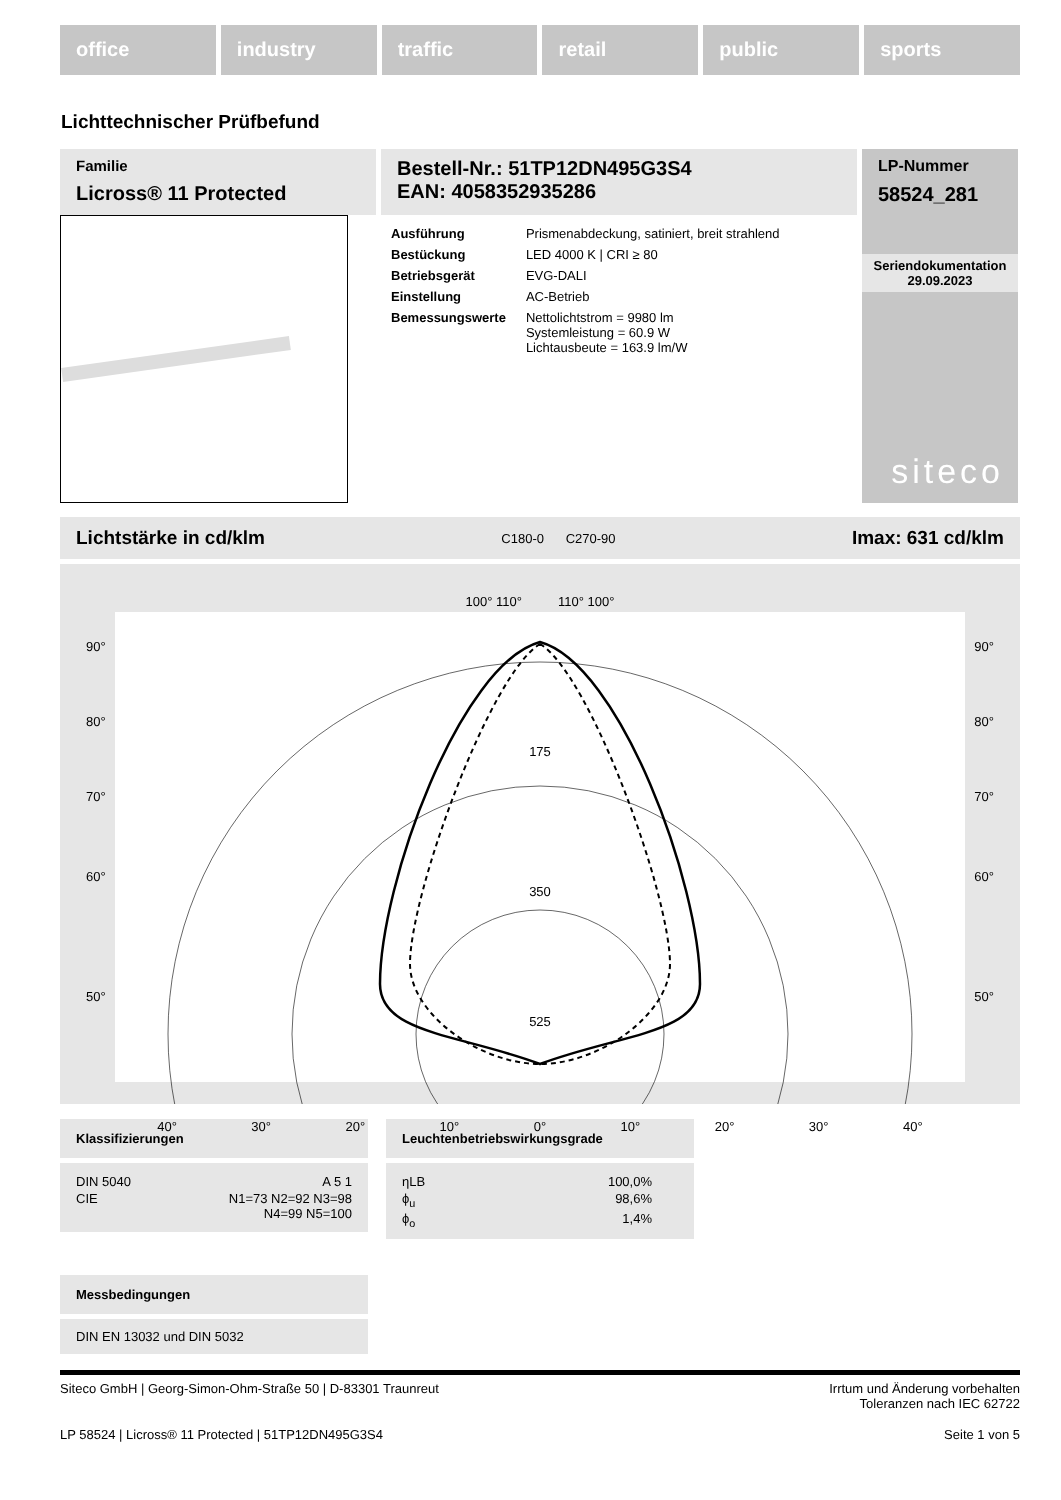office industry traffic retail public sports
Lichttechnischer Prüfbefund
Familie
Licross® 11 Protected
Bestell-Nr.: 51TP12DN495G3S4
EAN: 4058352935286
| Ausführung | Prismenabdeckung, satiniert, breit strahlend |
| Bestückung | LED 4000 K / CRI ≥ 80 |
| Betriebsgerät | EVG-DALI |
| Einstellung | AC-Betrieb |
| Bemessungswerte | Nettolichtstrom = 9980 lm Systemleistung = 60.9 W Lichtausbeute = 163.9 lm/W |
LP-Nummer
58524_281
Seriendokumentation
29.09.2023
siteco
Lichtstärke in cd/klm C180-0 C270-90 Imax: 631 cd/klm
100° 110° 110° 100°
90° 90°
80° 80°
70° 70°
175
60° 60°
350
50° 50°
525
40° 30° 20° 10° 0° 10° 20° 30° 40°
Klassifizierungen
| DIN 5040 | A 5 1 |
| CIE | N1=73 N2=92 N3=98 N4=99 N5=100 |
Leuchtenbetriebswirkungsgrade
| ηLB | 100,0% |
| ϕ<sub>u</sub> | 98,6% |
| ϕ<sub>o</sub> | 1,4% |
Messbedingungen
DIN EN 13032 und DIN 5032
Siteco GmbH | Georg-Simon-Ohm-Straße 50 | D-83301 Traunreut Irrtum und Änderung vorbehalten
Toleranzen nach IEC 62722
LP 58524 | Licross® 11 Protected | 51TP12DN495G3S4 Seite 1 von 5